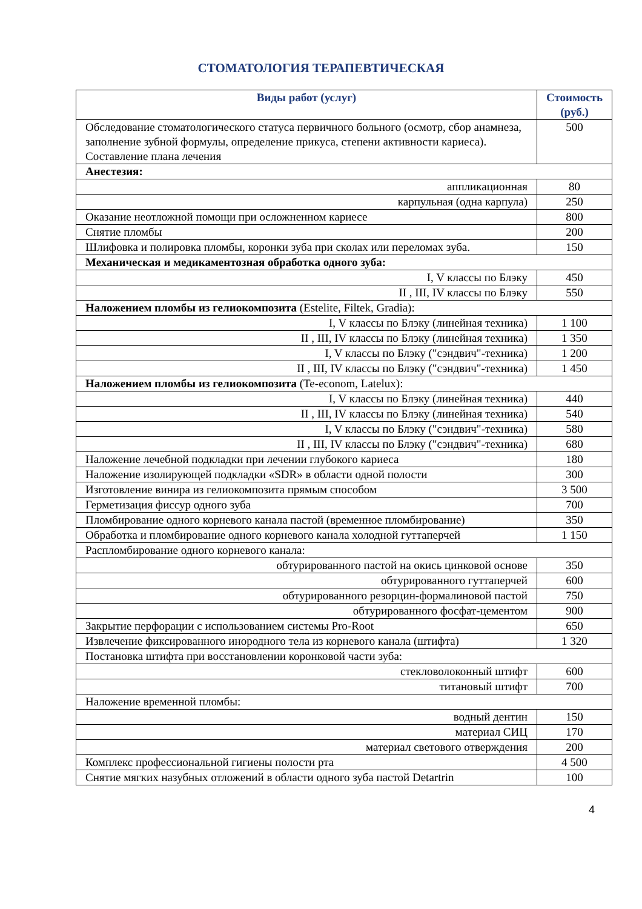СТОМАТОЛОГИЯ ТЕРАПЕВТИЧЕСКАЯ
| Виды работ (услуг) | Стоимость (руб.) |
| --- | --- |
| Обследование стоматологического статуса первичного больного (осмотр, сбор анамнеза, заполнение зубной формулы, определение прикуса, степени активности кариеса). Составление плана лечения | 500 |
| Анестезия: | |
| аппликационная | 80 |
| карпульная (одна карпула) | 250 |
| Оказание неотложной помощи при осложненном кариесе | 800 |
| Снятие пломбы | 200 |
| Шлифовка и полировка пломбы, коронки зуба при сколах или переломах зуба. | 150 |
| Механическая и медикаментозная обработка одного зуба: | |
| I, V классы по Блэку | 450 |
| II , III, IV классы по Блэку | 550 |
| Наложением пломбы из гелиокомпозита (Estelite, Filtek, Gradia): | |
| I, V классы по Блэку (линейная техника) | 1 100 |
| II , III, IV классы по Блэку (линейная техника) | 1 350 |
| I, V классы по Блэку ("сэндвич"-техника) | 1 200 |
| II , III, IV классы по Блэку ("сэндвич"-техника) | 1 450 |
| Наложением пломбы из гелиокомпозита (Te-econom, Latelux): | |
| I, V классы по Блэку (линейная техника) | 440 |
| II , III, IV классы по Блэку (линейная техника) | 540 |
| I, V классы по Блэку ("сэндвич"-техника) | 580 |
| II , III, IV классы по Блэку ("сэндвич"-техника) | 680 |
| Наложение лечебной подкладки при лечении глубокого кариеса | 180 |
| Наложение изолирующей подкладки «SDR» в области одной полости | 300 |
| Изготовление винира из гелиокомпозита прямым способом | 3 500 |
| Герметизация фиссур одного зуба | 700 |
| Пломбирование одного корневого канала пастой (временное пломбирование) | 350 |
| Обработка и пломбирование одного корневого канала холодной гуттаперчей | 1 150 |
| Распломбирование одного корневого канала: | |
| обтурированного пастой на окись цинковой основе | 350 |
| обтурированного гуттаперчей | 600 |
| обтурированного резорцин-формалиновой пастой | 750 |
| обтурированного фосфат-цементом | 900 |
| Закрытие перфорации с использованием системы Pro-Root | 650 |
| Извлечение фиксированного инородного тела из корневого канала (штифта) | 1 320 |
| Постановка штифта при восстановлении коронковой части зуба: | |
| стекловолоконный штифт | 600 |
| титановый штифт | 700 |
| Наложение временной пломбы: | |
| водный дентин | 150 |
| материал СИЦ | 170 |
| материал светового отверждения | 200 |
| Комплекс профессиональной гигиены полости рта | 4 500 |
| Снятие мягких назубных отложений в области одного зуба пастой Detartrin | 100 |
4